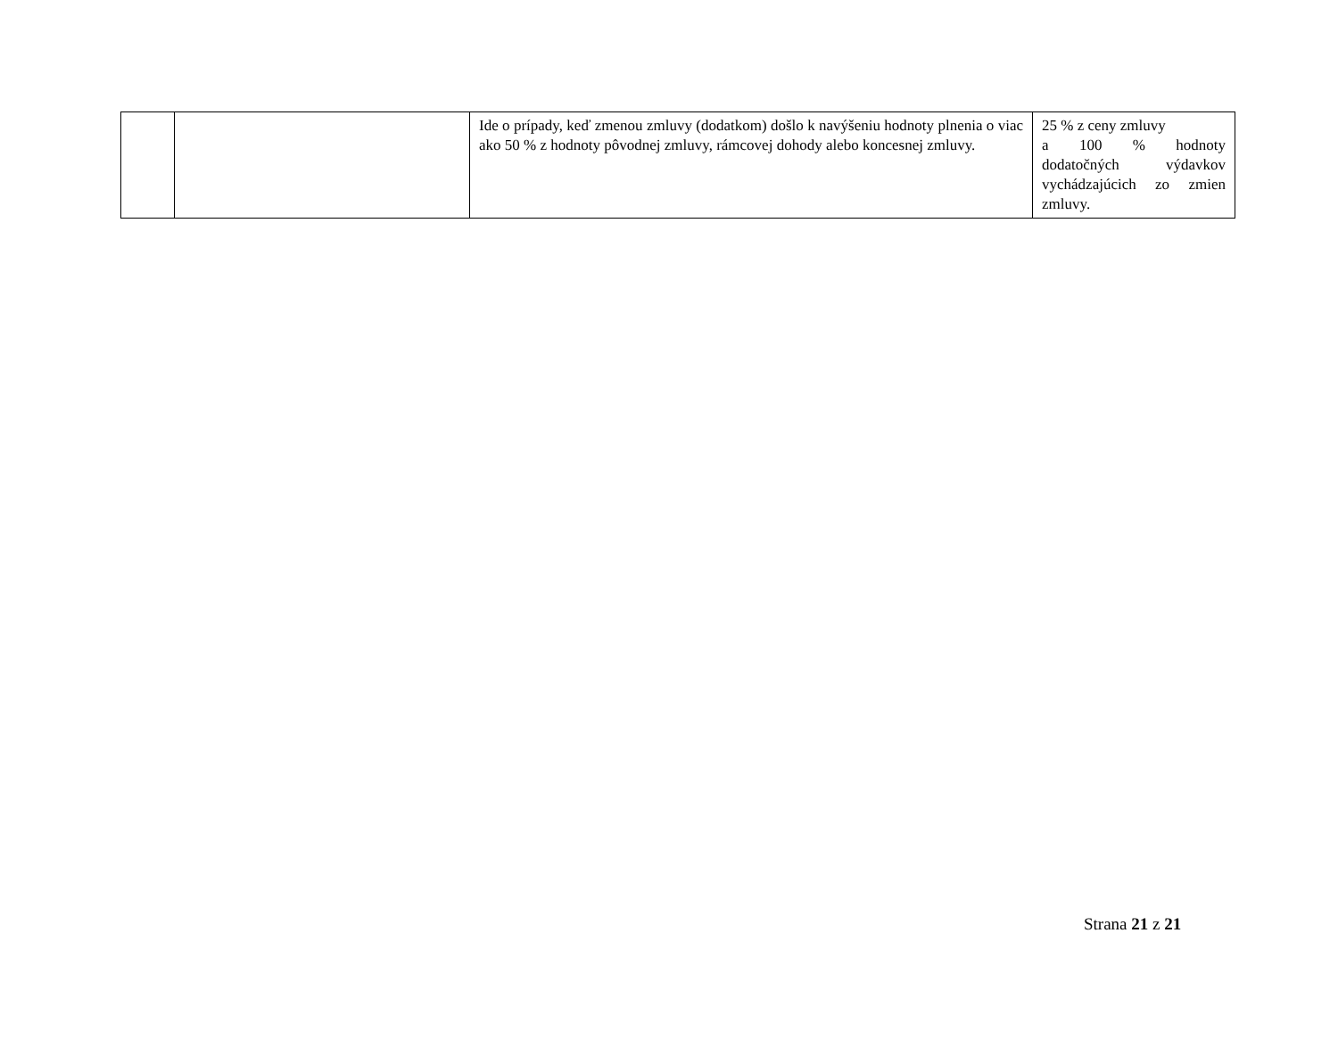| | | Ide o prípady, keď zmenou zmluvy (dodatkom) došlo k navýšeniu hodnoty plnenia o viac ako 50 % z hodnoty pôvodnej zmluvy, rámcovej dohody alebo koncesnej zmluvy. | 25 % z ceny zmluvy a 100 % hodnoty dodatočných výdavkov vychádzajúcich zo zmien zmluvy. |
Strana 21 z 21